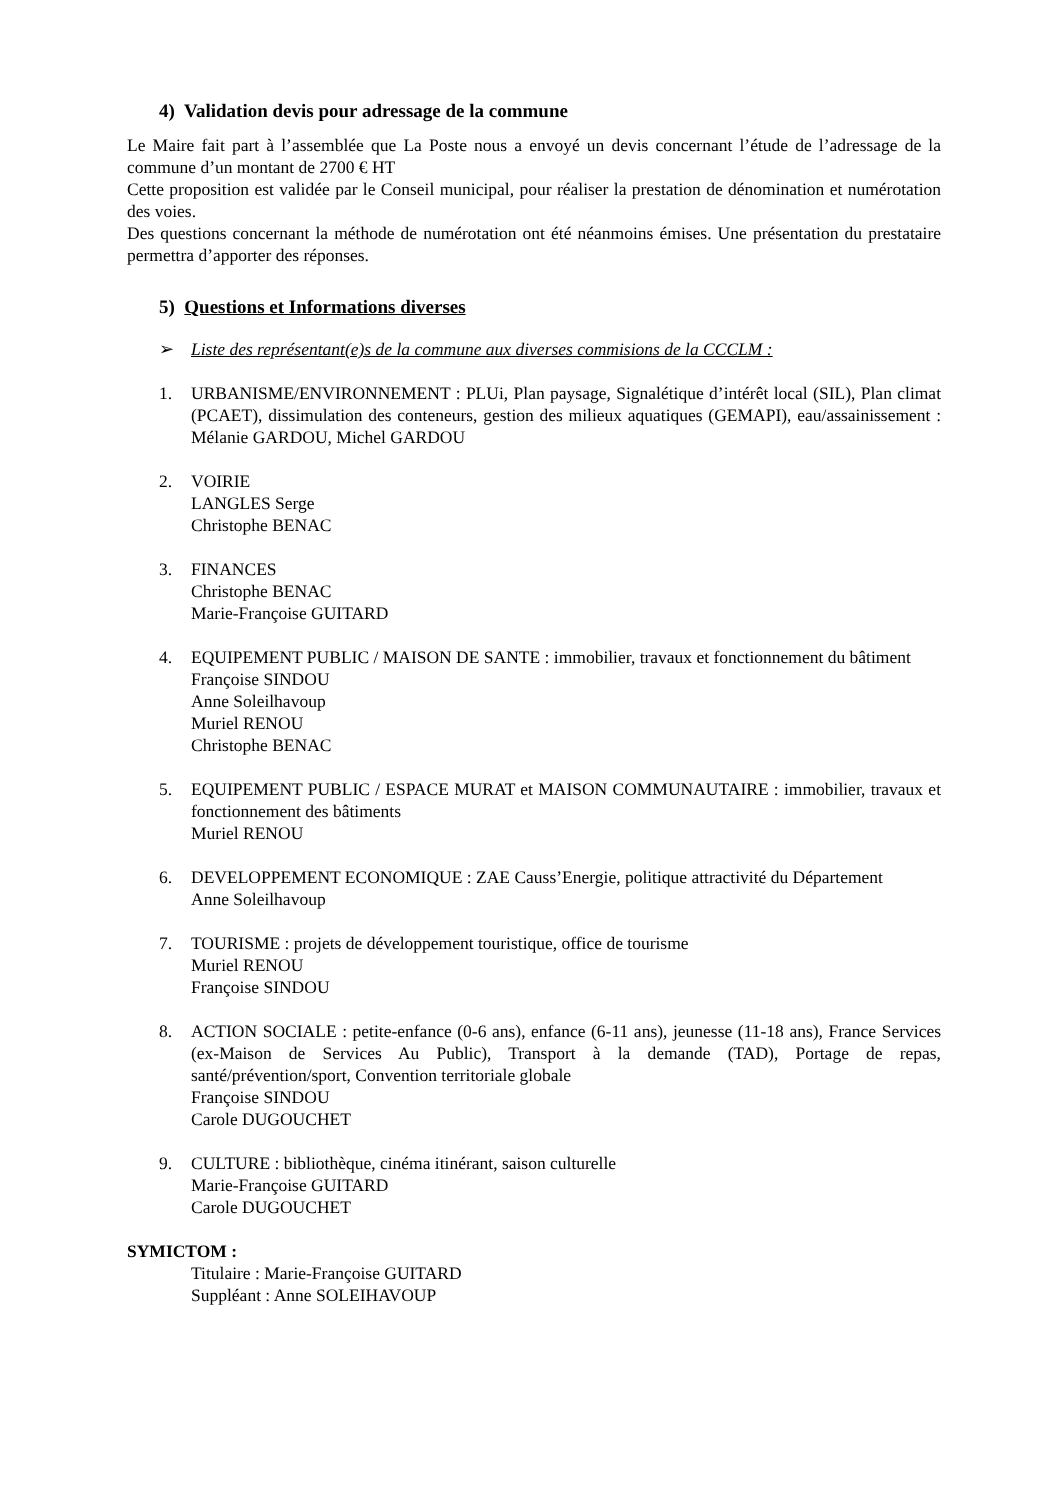4) Validation devis pour adressage de la commune
Le Maire fait part à l’assemblée que La Poste nous a envoyé un devis concernant l’étude de l’adressage de la commune d’un montant de 2700 € HT
Cette proposition est validée par le Conseil municipal, pour réaliser la prestation de dénomination et numérotation des voies.
Des questions concernant la méthode de numérotation ont été néanmoins émises. Une présentation du prestataire permettra d’apporter des réponses.
5) Questions et Informations diverses
➢ Liste des représentant(e)s de la commune aux diverses commisions de la CCCLM :
1. URBANISME/ENVIRONNEMENT : PLUi, Plan paysage, Signalétique d’intérêt local (SIL), Plan climat (PCAET), dissimulation des conteneurs, gestion des milieux aquatiques (GEMAPI), eau/assainissement : Mélanie GARDOU, Michel GARDOU
2. VOIRIE
LANGLES Serge
Christophe BENAC
3. FINANCES
Christophe BENAC
Marie-Françoise GUITARD
4. EQUIPEMENT PUBLIC / MAISON DE SANTE : immobilier, travaux et fonctionnement du bâtiment
Françoise SINDOU
Anne Soleilhavoup
Muriel RENOU
Christophe BENAC
5. EQUIPEMENT PUBLIC / ESPACE MURAT et MAISON COMMUNAUTAIRE : immobilier, travaux et fonctionnement des bâtiments
Muriel RENOU
6. DEVELOPPEMENT ECONOMIQUE : ZAE Causs’Energie, politique attractivité du Département
Anne Soleilhavoup
7. TOURISME : projets de développement touristique, office de tourisme
Muriel RENOU
Françoise SINDOU
8. ACTION SOCIALE : petite-enfance (0-6 ans), enfance (6-11 ans), jeunesse (11-18 ans), France Services (ex-Maison de Services Au Public), Transport à la demande (TAD), Portage de repas, santé/prévention/sport, Convention territoriale globale
Françoise SINDOU
Carole DUGOUCHET
9. CULTURE : bibliothèque, cinéma itinérant, saison culturelle
Marie-Françoise GUITARD
Carole DUGOUCHET
SYMICTOM :
Titulaire : Marie-Françoise GUITARD
Suppléant : Anne SOLEIHAVOUP